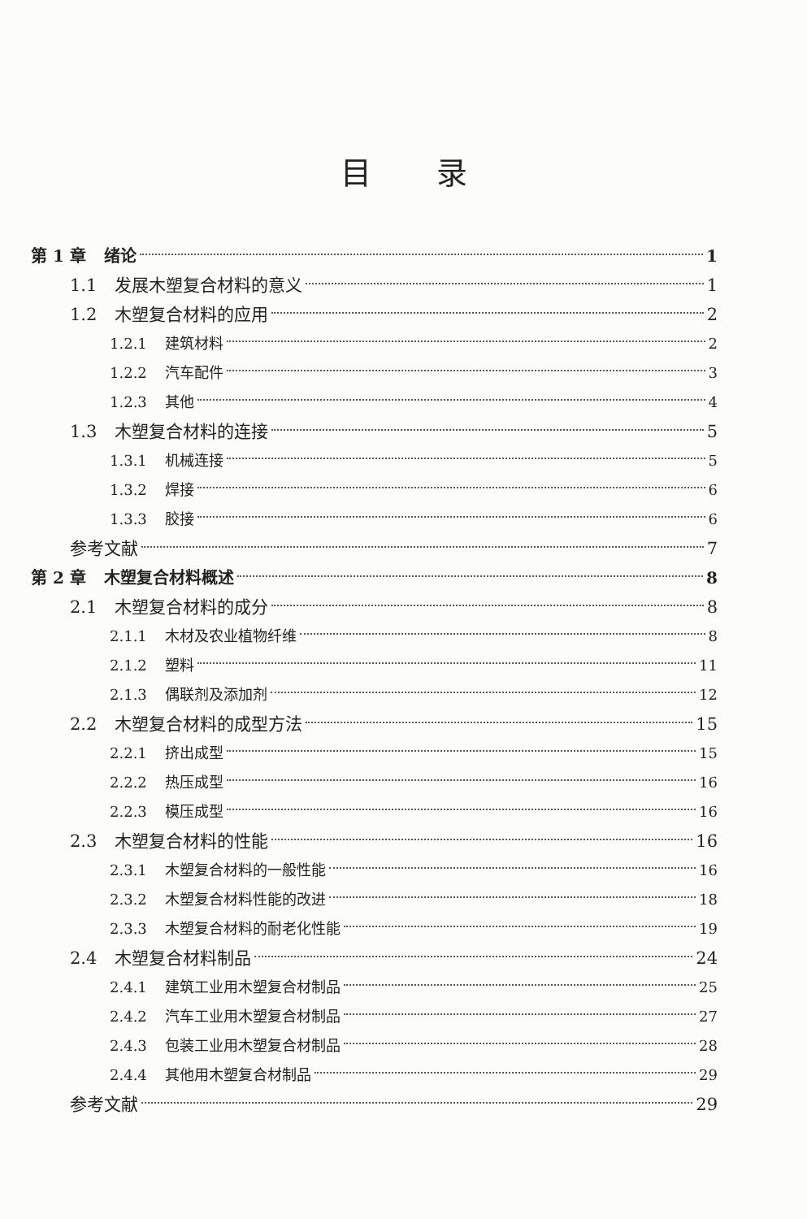目录
第 1 章 绪论 1
1.1 发展木塑复合材料的意义 1
1.2 木塑复合材料的应用 2
1.2.1 建筑材料 2
1.2.2 汽车配件 3
1.2.3 其他 4
1.3 木塑复合材料的连接 5
1.3.1 机械连接 5
1.3.2 焊接 6
1.3.3 胶接 6
参考文献 7
第 2 章 木塑复合材料概述 8
2.1 木塑复合材料的成分 8
2.1.1 木材及农业植物纤维 8
2.1.2 塑料 11
2.1.3 偶联剂及添加剂 12
2.2 木塑复合材料的成型方法 15
2.2.1 挤出成型 15
2.2.2 热压成型 16
2.2.3 模压成型 16
2.3 木塑复合材料的性能 16
2.3.1 木塑复合材料的一般性能 16
2.3.2 木塑复合材料性能的改进 18
2.3.3 木塑复合材料的耐老化性能 19
2.4 木塑复合材料制品 24
2.4.1 建筑工业用木塑复合材制品 25
2.4.2 汽车工业用木塑复合材制品 27
2.4.3 包装工业用木塑复合材制品 28
2.4.4 其他用木塑复合材制品 29
参考文献 29